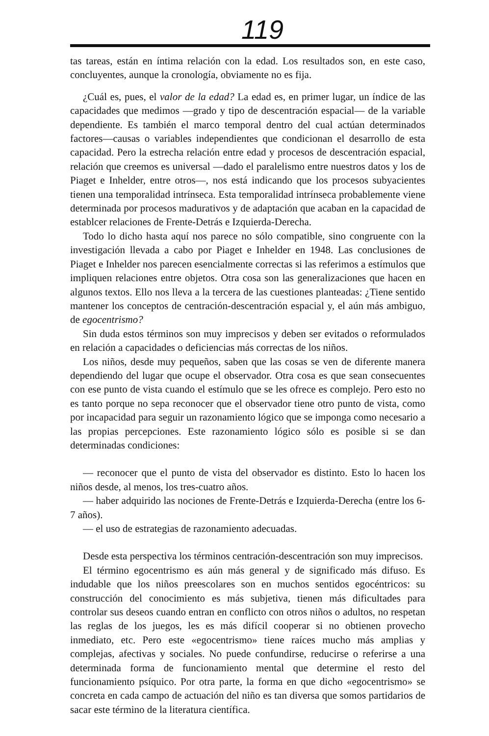119
tas tareas, están en íntima relación con la edad. Los resultados son, en este caso, concluyentes, aunque la cronología, obviamente no es fija.
¿Cuál es, pues, el valor de la edad? La edad es, en primer lugar, un índice de las capacidades que medimos —grado y tipo de descentración espacial— de la variable dependiente. Es también el marco temporal dentro del cual actúan determinados factores—causas o variables independientes que condicionan el desarrollo de esta capacidad. Pero la estrecha relación entre edad y procesos de descentración espacial, relación que creemos es universal —dado el paralelismo entre nuestros datos y los de Piaget e Inhelder, entre otros—, nos está indicando que los procesos subyacientes tienen una temporalidad intrínseca. Esta temporalidad intrínseca probablemente viene determinada por procesos madurativos y de adaptación que acaban en la capacidad de establcer relaciones de Frente-Detrás e Izquierda-Derecha.
Todo lo dicho hasta aquí nos parece no sólo compatible, sino congruente con la investigación llevada a cabo por Piaget e Inhelder en 1948. Las conclusiones de Piaget e Inhelder nos parecen esencialmente correctas si las referimos a estímulos que impliquen relaciones entre objetos. Otra cosa son las generalizaciones que hacen en algunos textos. Ello nos lleva a la tercera de las cuestiones planteadas: ¿Tiene sentido mantener los conceptos de centración-descentración espacial y, el aún más ambiguo, de egocentrismo?
Sin duda estos términos son muy imprecisos y deben ser evitados o reformulados en relación a capacidades o deficiencias más correctas de los niños.
Los niños, desde muy pequeños, saben que las cosas se ven de diferente manera dependiendo del lugar que ocupe el observador. Otra cosa es que sean consecuentes con ese punto de vista cuando el estímulo que se les ofrece es complejo. Pero esto no es tanto porque no sepa reconocer que el observador tiene otro punto de vista, como por incapacidad para seguir un razonamiento lógico que se imponga como necesario a las propias percepciones. Este razonamiento lógico sólo es posible si se dan determinadas condiciones:
— reconocer que el punto de vista del observador es distinto. Esto lo hacen los niños desde, al menos, los tres-cuatro años.
— haber adquirido las nociones de Frente-Detrás e Izquierda-Derecha (entre los 6-7 años).
— el uso de estrategias de razonamiento adecuadas.
Desde esta perspectiva los términos centración-descentración son muy imprecisos.
El término egocentrismo es aún más general y de significado más difuso. Es indudable que los niños preescolares son en muchos sentidos egocéntricos: su construcción del conocimiento es más subjetiva, tienen más dificultades para controlar sus deseos cuando entran en conflicto con otros niños o adultos, no respetan las reglas de los juegos, les es más difícil cooperar si no obtienen provecho inmediato, etc. Pero este «egocentrismo» tiene raíces mucho más amplias y complejas, afectivas y sociales. No puede confundirse, reducirse o referirse a una determinada forma de funcionamiento mental que determine el resto del funcionamiento psíquico. Por otra parte, la forma en que dicho «egocentrismo» se concreta en cada campo de actuación del niño es tan diversa que somos partidarios de sacar este término de la literatura científica.